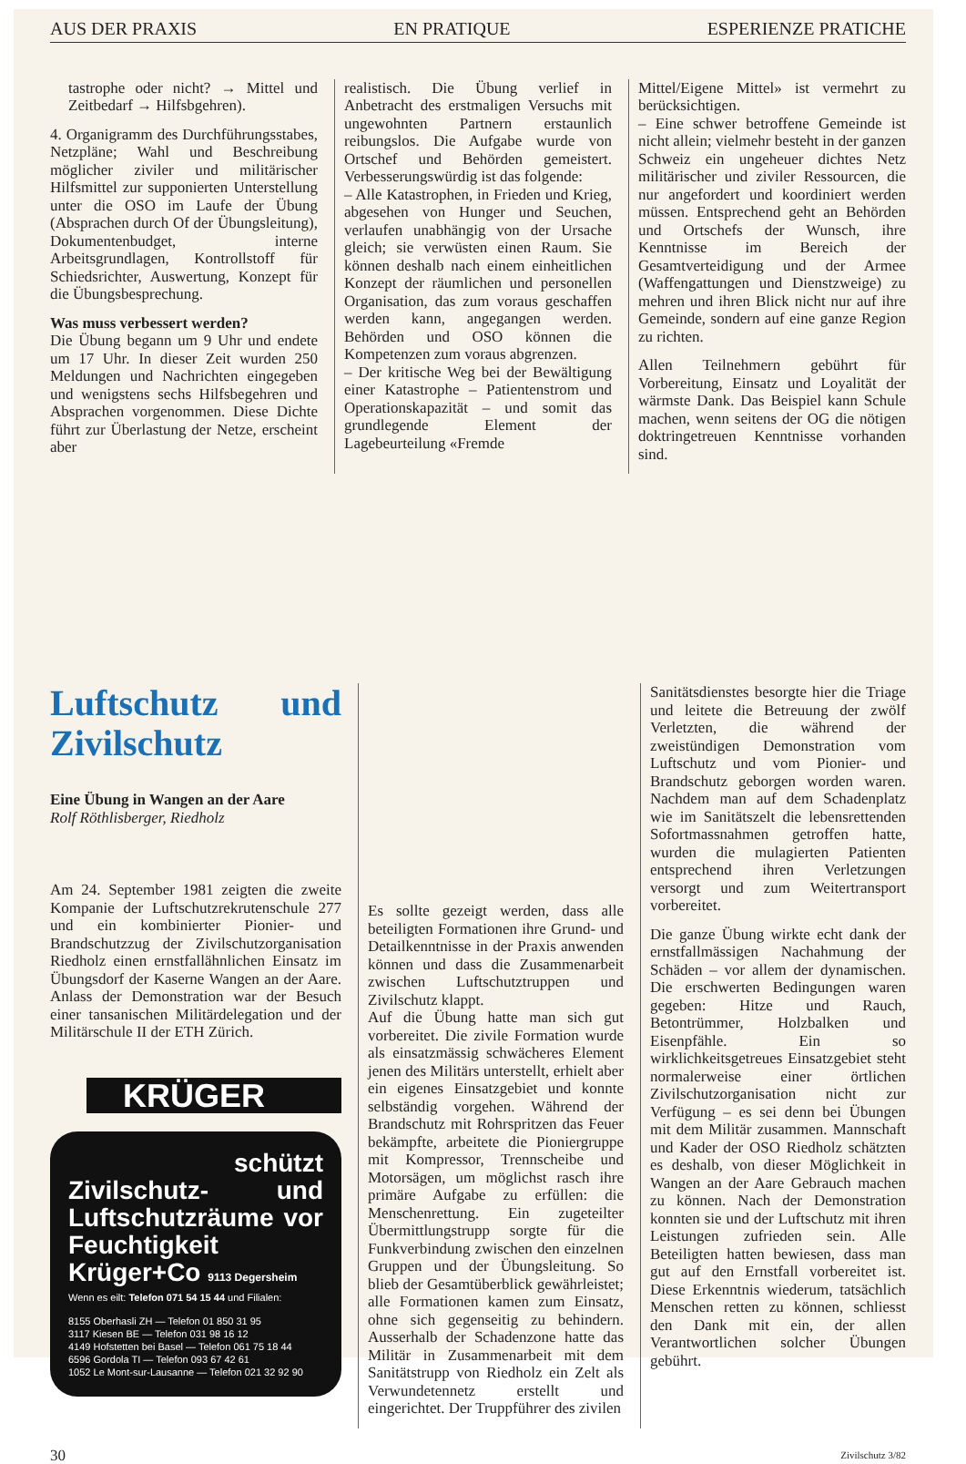AUS DER PRAXIS EN PRATIQUE ESPERIENZE PRATICHE
tastrophe oder nicht? → Mittel und Zeitbedarf → Hilfsbgehren).
4. Organigramm des Durchführungsstabes, Netzpläne; Wahl und Beschreibung möglicher ziviler und militärischer Hilfsmittel zur supponierten Unterstellung unter die OSO im Laufe der Übung (Absprachen durch Of der Übungsleitung), Dokumentenbudget, interne Arbeitsgrundlagen, Kontrollstoff für Schiedsrichter, Auswertung, Konzept für die Übungsbesprechung.
Was muss verbessert werden?
Die Übung begann um 9 Uhr und endete um 17 Uhr. In dieser Zeit wurden 250 Meldungen und Nachrichten eingegeben und wenigstens sechs Hilfsbegehren und Absprachen vorgenommen. Diese Dichte führt zur Überlastung der Netze, erscheint aber
realistisch. Die Übung verlief in Anbetracht des erstmaligen Versuchs mit ungewohnten Partnern erstaunlich reibungslos. Die Aufgabe wurde von Ortschef und Behörden gemeistert. Verbesserungswürdig ist das folgende:
– Alle Katastrophen, in Frieden und Krieg, abgesehen von Hunger und Seuchen, verlaufen unabhängig von der Ursache gleich; sie verwüsten einen Raum. Sie können deshalb nach einem einheitlichen Konzept der räumlichen und personellen Organisation, das zum voraus geschaffen werden kann, angegangen werden. Behörden und OSO können die Kompetenzen zum voraus abgrenzen.
– Der kritische Weg bei der Bewältigung einer Katastrophe – Patientenstrom und Operationskapazität – und somit das grundlegende Element der Lagebeurteilung «Fremde
Mittel/Eigene Mittel» ist vermehrt zu berücksichtigen.
– Eine schwer betroffene Gemeinde ist nicht allein; vielmehr besteht in der ganzen Schweiz ein ungeheuer dichtes Netz militärischer und ziviler Ressourcen, die nur angefordert und koordiniert werden müssen. Entsprechend geht an Behörden und Ortschefs der Wunsch, ihre Kenntnisse im Bereich der Gesamtverteidigung und der Armee (Waffengattungen und Dienstzweige) zu mehren und ihren Blick nicht nur auf ihre Gemeinde, sondern auf eine ganze Region zu richten.
Allen Teilnehmern gebührt für Vorbereitung, Einsatz und Loyalität der wärmste Dank. Das Beispiel kann Schule machen, wenn seitens der OG die nötigen doktringetreuen Kenntnisse vorhanden sind.
Luftschutz und Zivilschutz
Eine Übung in Wangen an der Aare
Rolf Röthlisberger, Riedholz
Am 24. September 1981 zeigten die zweite Kompanie der Luftschutzrekrutenschule 277 und ein kombinierter Pionier- und Brandschutzzug der Zivilschutzorganisation Riedholz einen ernstfallähnlichen Einsatz im Übungsdorf der Kaserne Wangen an der Aare. Anlass der Demonstration war der Besuch einer tansanischen Militärdelegation und der Militärschule II der ETH Zürich.
KRÜGER
schützt
Zivilschutz- und Luftschutzräume vor Feuchtigkeit
Krüger+Co 9113 Degersheim
Wenn es eilt: Telefon 071 54 15 44 und Filialen:
8155 Oberhasli ZH — Telefon 01 850 31 95
3117 Kiesen BE — Telefon 031 98 16 12
4149 Hofstetten bei Basel — Telefon 061 75 18 44
6596 Gordola TI — Telefon 093 67 42 61
1052 Le Mont-sur-Lausanne — Telefon 021 32 92 90
Es sollte gezeigt werden, dass alle beteiligten Formationen ihre Grund- und Detailkenntnisse in der Praxis anwenden können und dass die Zusammenarbeit zwischen Luftschutztruppen und Zivilschutz klappt.
Auf die Übung hatte man sich gut vorbereitet. Die zivile Formation wurde als einsatzmässig schwächeres Element jenen des Militärs unterstellt, erhielt aber ein eigenes Einsatzgebiet und konnte selbständig vorgehen. Während der Brandschutz mit Rohrspritzen das Feuer bekämpfte, arbeitete die Pioniergruppe mit Kompressor, Trennscheibe und Motorsägen, um möglichst rasch ihre primäre Aufgabe zu erfüllen: die Menschenrettung. Ein zugeteilter Übermittlungstrupp sorgte für die Funkverbindung zwischen den einzelnen Gruppen und der Übungsleitung. So blieb der Gesamtüberblick gewährleistet; alle Formationen kamen zum Einsatz, ohne sich gegenseitig zu behindern. Ausserhalb der Schadenzone hatte das Militär in Zusammenarbeit mit dem Sanitätstrupp von Riedholz ein Zelt als Verwundetennetz erstellt und eingerichtet. Der Truppführer des zivilen
Sanitätsdienstes besorgte hier die Triage und leitete die Betreuung der zwölf Verletzten, die während der zweistündigen Demonstration vom Luftschutz und vom Pionier- und Brandschutz geborgen worden waren. Nachdem man auf dem Schadenplatz wie im Sanitätszelt die lebensrettenden Sofortmassnahmen getroffen hatte, wurden die mulagierten Patienten entsprechend ihren Verletzungen versorgt und zum Weitertransport vorbereitet.
Die ganze Übung wirkte echt dank der ernstfallmässigen Nachahmung der Schäden – vor allem der dynamischen. Die erschwerten Bedingungen waren gegeben: Hitze und Rauch, Betontrümmer, Holzbalken und Eisenpfähle. Ein so wirklichkeitsgetreues Einsatzgebiet steht normalerweise einer örtlichen Zivilschutzorganisation nicht zur Verfügung – es sei denn bei Übungen mit dem Militär zusammen. Mannschaft und Kader der OSO Riedholz schätzten es deshalb, von dieser Möglichkeit in Wangen an der Aare Gebrauch machen zu können. Nach der Demonstration konnten sie und der Luftschutz mit ihren Leistungen zufrieden sein. Alle Beteiligten hatten bewiesen, dass man gut auf den Ernstfall vorbereitet ist. Diese Erkenntnis wiederum, tatsächlich Menschen retten zu können, schliesst den Dank mit ein, der allen Verantwortlichen solcher Übungen gebührt.
30 Zivilschutz 3/82